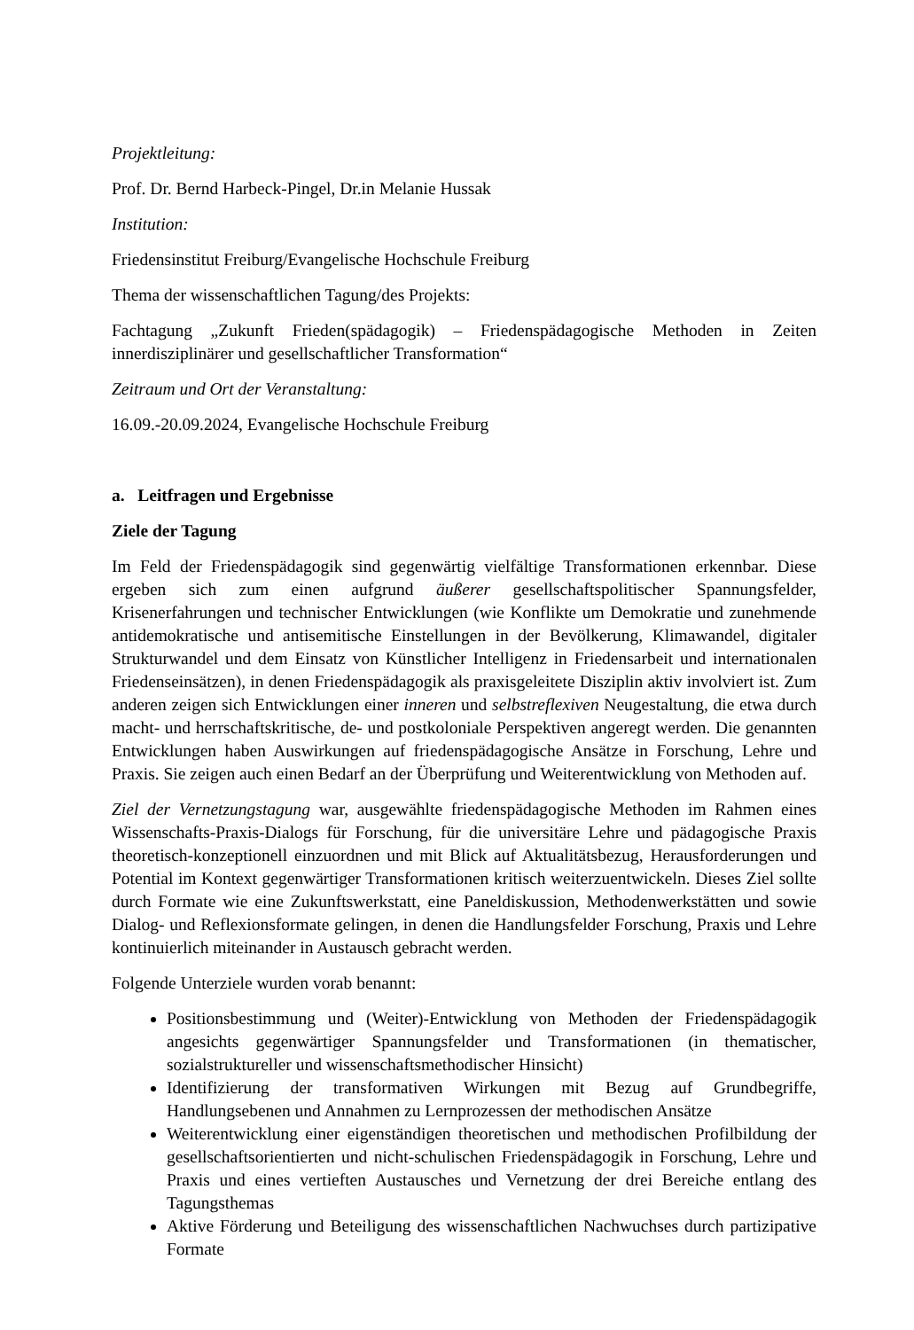Projektleitung:
Prof. Dr. Bernd Harbeck-Pingel, Dr.in Melanie Hussak
Institution:
Friedensinstitut Freiburg/Evangelische Hochschule Freiburg
Thema der wissenschaftlichen Tagung/des Projekts:
Fachtagung „Zukunft Frieden(spädagogik) – Friedenspädagogische Methoden in Zeiten innerdisziplinärer und gesellschaftlicher Transformation“
Zeitraum und Ort der Veranstaltung:
16.09.-20.09.2024, Evangelische Hochschule Freiburg
a. Leitfragen und Ergebnisse
Ziele der Tagung
Im Feld der Friedenspädagogik sind gegenwärtig vielfältige Transformationen erkennbar. Diese ergeben sich zum einen aufgrund äußerer gesellschaftspolitischer Spannungsfelder, Krisenerfahrungen und technischer Entwicklungen (wie Konflikte um Demokratie und zunehmende antidemokratische und antisemitische Einstellungen in der Bevölkerung, Klimawandel, digitaler Strukturwandel und dem Einsatz von Künstlicher Intelligenz in Friedensarbeit und internationalen Friedenseinsätzen), in denen Friedenspädagogik als praxisgeleitete Disziplin aktiv involviert ist. Zum anderen zeigen sich Entwicklungen einer inneren und selbstreflexiven Neugestaltung, die etwa durch macht- und herrschaftskritische, de- und postkoloniale Perspektiven angeregt werden. Die genannten Entwicklungen haben Auswirkungen auf friedenspädagogische Ansätze in Forschung, Lehre und Praxis. Sie zeigen auch einen Bedarf an der Überprüfung und Weiterentwicklung von Methoden auf.
Ziel der Vernetzungstagung war, ausgewählte friedenspädagogische Methoden im Rahmen eines Wissenschafts-Praxis-Dialogs für Forschung, für die universitäre Lehre und pädagogische Praxis theoretisch-konzeptionell einzuordnen und mit Blick auf Aktualitätsbezug, Herausforderungen und Potential im Kontext gegenwärtiger Transformationen kritisch weiterzuentwickeln. Dieses Ziel sollte durch Formate wie eine Zukunftswerkstatt, eine Paneldiskussion, Methodenwerkstätten und sowie Dialog- und Reflexionsformate gelingen, in denen die Handlungsfelder Forschung, Praxis und Lehre kontinuierlich miteinander in Austausch gebracht werden.
Folgende Unterziele wurden vorab benannt:
Positionsbestimmung und (Weiter)-Entwicklung von Methoden der Friedenspädagogik angesichts gegenwärtiger Spannungsfelder und Transformationen (in thematischer, sozialstruktureller und wissenschaftsmethodischer Hinsicht)
Identifizierung der transformativen Wirkungen mit Bezug auf Grundbegriffe, Handlungsebenen und Annahmen zu Lernprozessen der methodischen Ansätze
Weiterentwicklung einer eigenständigen theoretischen und methodischen Profilbildung der gesellschaftsorientierten und nicht-schulischen Friedenspädagogik in Forschung, Lehre und Praxis und eines vertieften Austausches und Vernetzung der drei Bereiche entlang des Tagungsthemas
Aktive Förderung und Beteiligung des wissenschaftlichen Nachwuchses durch partizipative Formate